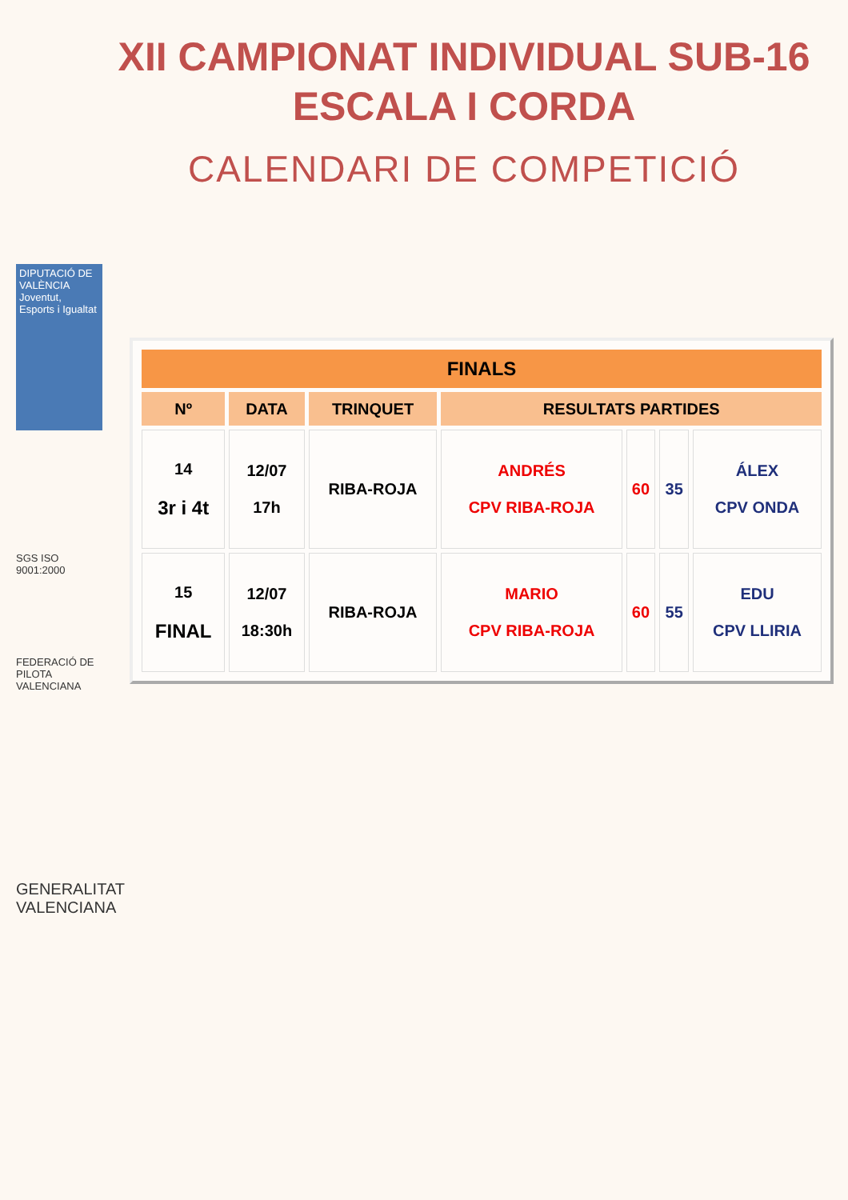XII CAMPIONAT INDIVIDUAL SUB-16
ESCALA I CORDA
CALENDARI DE COMPETICIÓ
DIPUTACIÓ DE VALÈNCIA
Joventut, Esports i Igualtat
SGS ISO 9001:2000
FEDERACIÓ DE PILOTA VALENCIANA
GENERALITAT VALENCIANA
| FINALS | | | | | | |
| --- | --- | --- | --- | --- | --- | --- |
| Nº | DATA | TRINQUET | RESULTATS PARTIDES | | | |
| 14 3r i 4t | 12/07 17h | RIBA-ROJA | ANDRÉS CPV RIBA-ROJA | 60 | 35 | ÁLEX CPV ONDA |
| 15 FINAL | 12/07 18:30h | RIBA-ROJA | MARIO CPV RIBA-ROJA | 60 | 55 | EDU CPV LLIRIA |